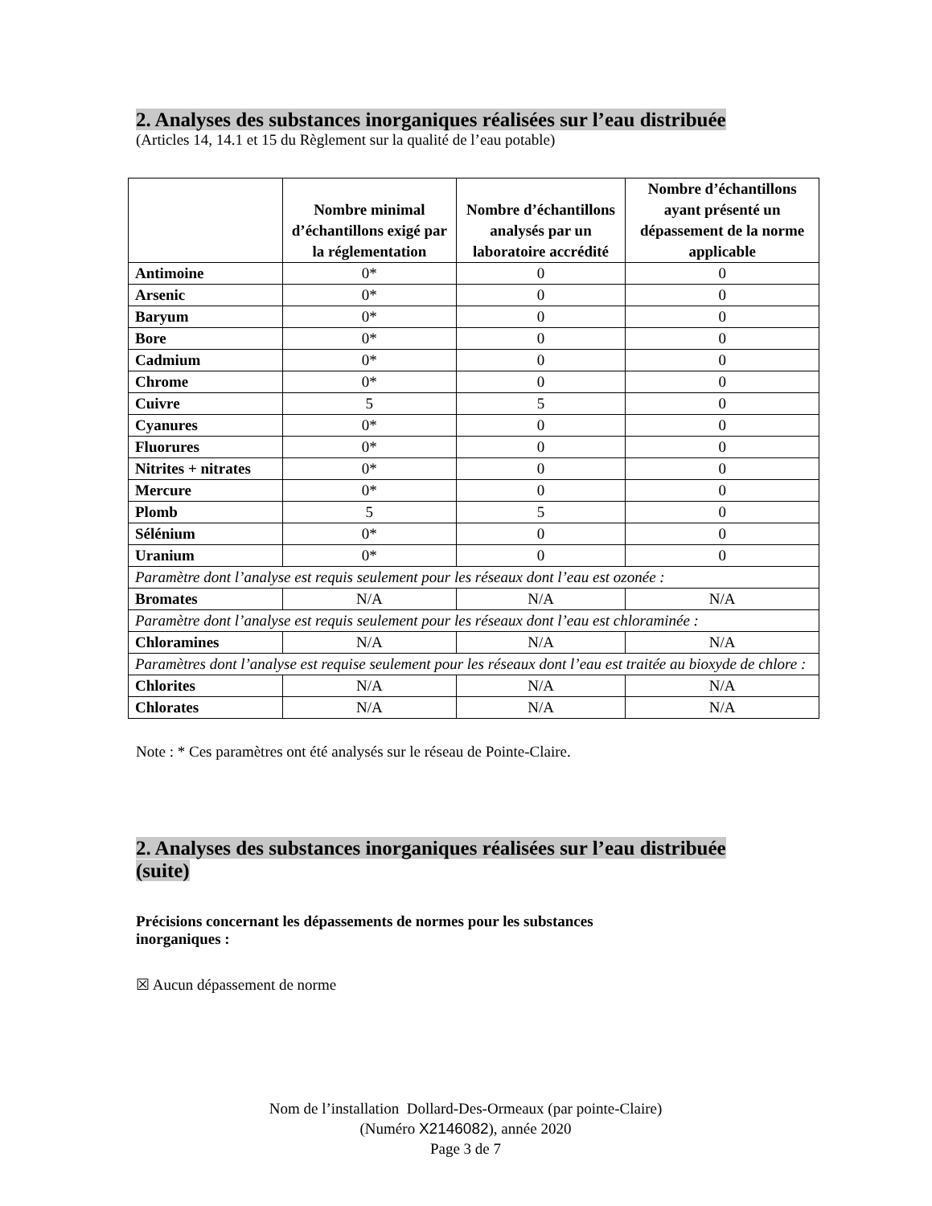2. Analyses des substances inorganiques réalisées sur l’eau distribuée
(Articles 14, 14.1 et 15 du Règlement sur la qualité de l’eau potable)
| | Nombre minimal d’échantillons exigé par la réglementation | Nombre d’échantillons analysés par un laboratoire accrédité | Nombre d’échantillons ayant présenté un dépassement de la norme applicable |
| --- | --- | --- | --- |
| Antimoine | 0* | 0 | 0 |
| Arsenic | 0* | 0 | 0 |
| Baryum | 0* | 0 | 0 |
| Bore | 0* | 0 | 0 |
| Cadmium | 0* | 0 | 0 |
| Chrome | 0* | 0 | 0 |
| Cuivre | 5 | 5 | 0 |
| Cyanures | 0* | 0 | 0 |
| Fluorures | 0* | 0 | 0 |
| Nitrites + nitrates | 0* | 0 | 0 |
| Mercure | 0* | 0 | 0 |
| Plomb | 5 | 5 | 0 |
| Sélénium | 0* | 0 | 0 |
| Uranium | 0* | 0 | 0 |
| Paramètre dont l’analyse est requis seulement pour les réseaux dont l’eau est ozonée : | | | |
| Bromates | N/A | N/A | N/A |
| Paramètre dont l’analyse est requis seulement pour les réseaux dont l’eau est chloraminée : | | | |
| Chloramines | N/A | N/A | N/A |
| Paramètres dont l’analyse est requise seulement pour les réseaux dont l’eau est traitée au bioxyde de chlore : | | | |
| Chlorites | N/A | N/A | N/A |
| Chlorates | N/A | N/A | N/A |
Note : * Ces paramètres ont été analysés sur le réseau de Pointe-Claire.
2. Analyses des substances inorganiques réalisées sur l’eau distribuée
(suite)
Précisions concernant les dépassements de normes pour les substances
inorganiques :
☒ Aucun dépassement de norme
Nom de l’installation Dollard-Des-Ormeaux (par pointe-Claire)
(Numéro X2146082), année 2020
Page 3 de 7